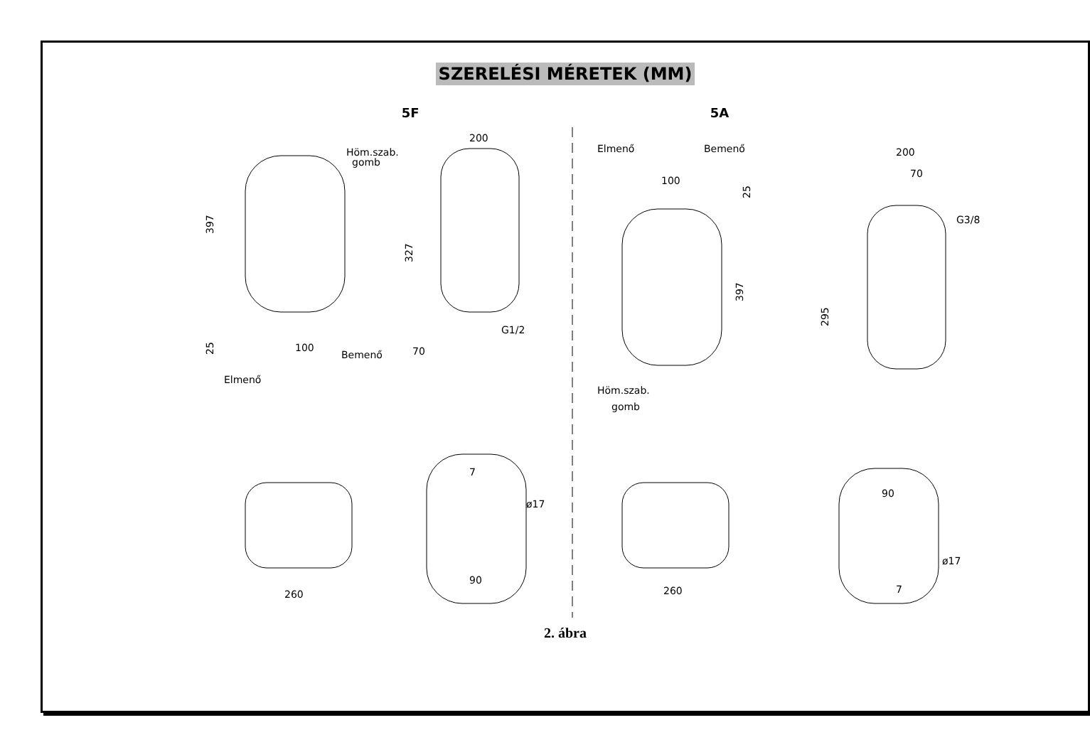SZERELÉSI MÉRETEK (MM)
5F 5A
Höm.szab.
gomb
397
100
25
Bemenő
Elmenő
200
327
G1/2
70
Elmenő
Bemenő
100
25
397
Höm.szab.
gomb
200
70
G3/8
295
7
ø17
90
260
260
90
ø17
7
2. ábra